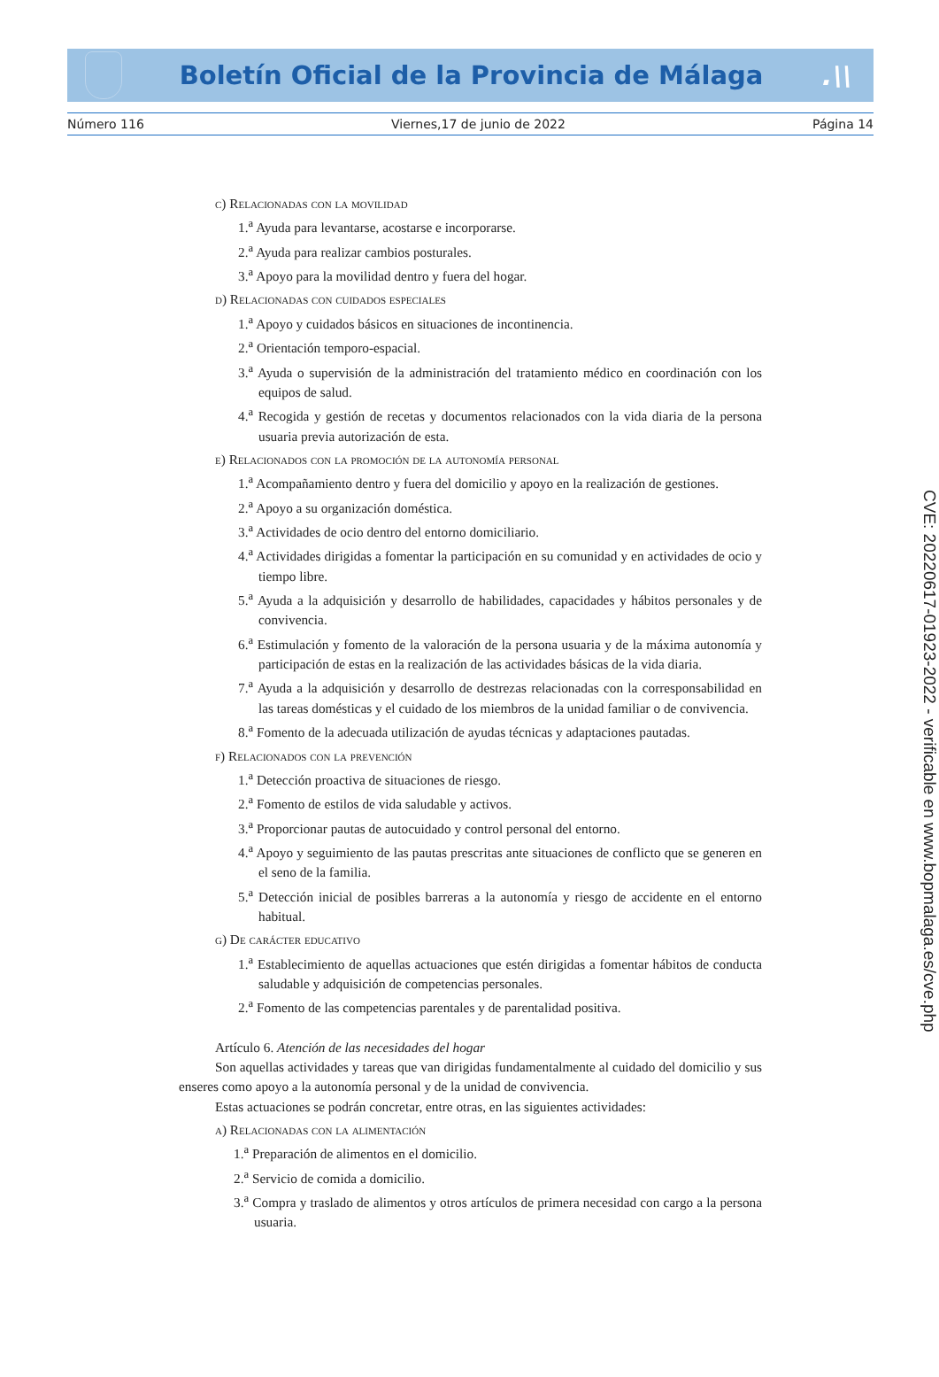Boletín Oficial de la Provincia de Málaga
.\\
Número 116 Viernes,17 de junio de 2022 Página 14
c) Relacionadas con la movilidad
1.<sup>a</sup> Ayuda para levantarse, acostarse e incorporarse.
2.<sup>a</sup> Ayuda para realizar cambios posturales.
3.<sup>a</sup> Apoyo para la movilidad dentro y fuera del hogar.
d) Relacionadas con cuidados especiales
1.<sup>a</sup> Apoyo y cuidados básicos en situaciones de incontinencia.
2.<sup>a</sup> Orientación temporo-espacial.
3.<sup>a</sup> Ayuda o supervisión de la administración del tratamiento médico en coordinación con los equipos de salud.
4.<sup>a</sup> Recogida y gestión de recetas y documentos relacionados con la vida diaria de la persona usuaria previa autorización de esta.
e) Relacionados con la promoción de la autonomía personal
1.<sup>a</sup> Acompañamiento dentro y fuera del domicilio y apoyo en la realización de gestiones.
2.<sup>a</sup> Apoyo a su organización doméstica.
3.<sup>a</sup> Actividades de ocio dentro del entorno domiciliario.
4.<sup>a</sup> Actividades dirigidas a fomentar la participación en su comunidad y en actividades de ocio y tiempo libre.
5.<sup>a</sup> Ayuda a la adquisición y desarrollo de habilidades, capacidades y hábitos personales y de convivencia.
6.<sup>a</sup> Estimulación y fomento de la valoración de la persona usuaria y de la máxima autonomía y participación de estas en la realización de las actividades básicas de la vida diaria.
7.<sup>a</sup> Ayuda a la adquisición y desarrollo de destrezas relacionadas con la corresponsabilidad en las tareas domésticas y el cuidado de los miembros de la unidad familiar o de convivencia.
8.<sup>a</sup> Fomento de la adecuada utilización de ayudas técnicas y adaptaciones pautadas.
f) Relacionados con la prevención
1.<sup>a</sup> Detección proactiva de situaciones de riesgo.
2.<sup>a</sup> Fomento de estilos de vida saludable y activos.
3.<sup>a</sup> Proporcionar pautas de autocuidado y control personal del entorno.
4.<sup>a</sup> Apoyo y seguimiento de las pautas prescritas ante situaciones de conflicto que se generen en el seno de la familia.
5.<sup>a</sup> Detección inicial de posibles barreras a la autonomía y riesgo de accidente en el entorno habitual.
g) De carácter educativo
1.<sup>a</sup> Establecimiento de aquellas actuaciones que estén dirigidas a fomentar hábitos de conducta saludable y adquisición de competencias personales.
2.<sup>a</sup> Fomento de las competencias parentales y de parentalidad positiva.
Artículo 6. Atención de las necesidades del hogar
Son aquellas actividades y tareas que van dirigidas fundamentalmente al cuidado del domicilio y sus enseres como apoyo a la autonomía personal y de la unidad de convivencia.
Estas actuaciones se podrán concretar, entre otras, en las siguientes actividades:
a) Relacionadas con la alimentación
1.<sup>a</sup> Preparación de alimentos en el domicilio.
2.<sup>a</sup> Servicio de comida a domicilio.
3.<sup>a</sup> Compra y traslado de alimentos y otros artículos de primera necesidad con cargo a la persona usuaria.
CVE: 20220617-01923-2022 - verificable en www.bopmalaga.es/cve.php